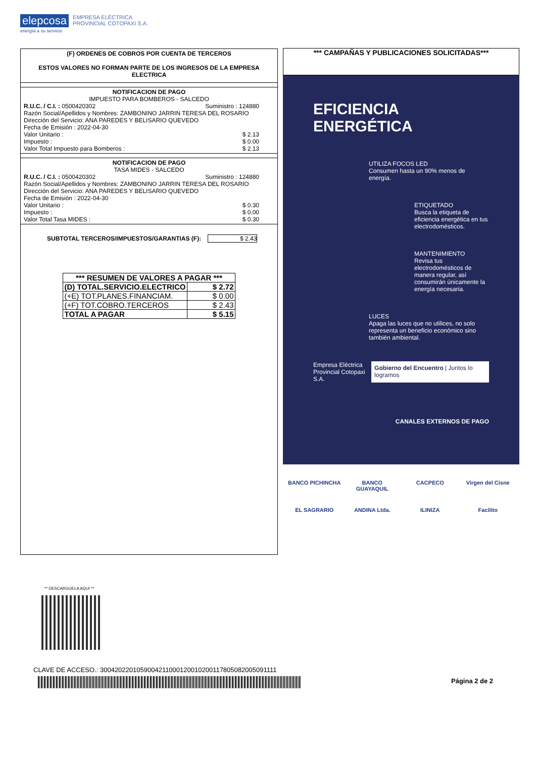elepcosa EMPRESA ELÉCTRICA
PROVINCIAL COTOPAXI S.A.
energía a su servicio
(F) ORDENES DE COBROS POR CUENTA DE TERCEROS
ESTOS VALORES NO FORMAN PARTE DE LOS INGRESOS DE LA EMPRESA ELECTRICA
NOTIFICACION DE PAGO
IMPUESTO PARA BOMBEROS - SALCEDO
R.U.C. / C.I. : 0500420302 Suministro : 124880
Razón Social/Apellidos y Nombres: ZAMBONINO JARRIN TERESA DEL ROSARIO
Dirección del Servicio: ANA PAREDES Y BELISARIO QUEVEDO
Fecha de Emisión : 2022-04-30
Valor Unitario : $ 2.13
Impuesto : $ 0.00
Valor Total Impuesto para Bomberos : $ 2.13
NOTIFICACION DE PAGO
TASA MIDES - SALCEDO
R.U.C. / C.I. : 0500420302 Suministro : 124880
Razón Social/Apellidos y Nombres: ZAMBONINO JARRIN TERESA DEL ROSARIO
Dirección del Servicio: ANA PAREDES Y BELISARIO QUEVEDO
Fecha de Emisión : 2022-04-30
Valor Unitario : $ 0.30
Impuesto : $ 0.00
Valor Total Tasa MIDES : $ 0.30
SUBTOTAL TERCEROS/IMPUESTOS/GARANTIAS (F): $ 2.43
| *** RESUMEN DE VALORES A PAGAR *** | |
| --- | --- |
| (D) TOTAL.SERVICIO.ELECTRICO | $ 2.72 |
| (+E) TOT.PLANES.FINANCIAM. | $ 0.00 |
| (+F) TOT.COBRO.TERCEROS | $ 2.43 |
| TOTAL A PAGAR | $ 5.15 |
*** CAMPAÑAS Y PUBLICACIONES SOLICITADAS***
EFICIENCIA
ENERGÉTICA
UTILIZA FOCOS LED
Consumen hasta un 90% menos de energía.
ETIQUETADO
Busca la etiqueta de eficiencia energética en tus electrodomésticos.
MANTENIMIENTO
Revisa tus electrodomésticos de manera regular, así consumirán únicamente la energía necesaria.
LUCES
Apaga las luces que no utilices, no solo representa un beneficio económico sino también ambiental.
Empresa Eléctrica
Provincial Cotopaxi S.A. Gobierno del Encuentro | Juntos lo logramos
CANALES EXTERNOS DE PAGO
BANCO PICHINCHA BANCO GUAYAQUIL CACPECO Virgen del Cisne EL SAGRARIO ANDINA Ltda. ILINIZA Facilito
** DESCARGUELA AQUI **
CLAVE DE ACCESO.: 3004202201059004211000120010200117805082005091111
Página 2 de 2